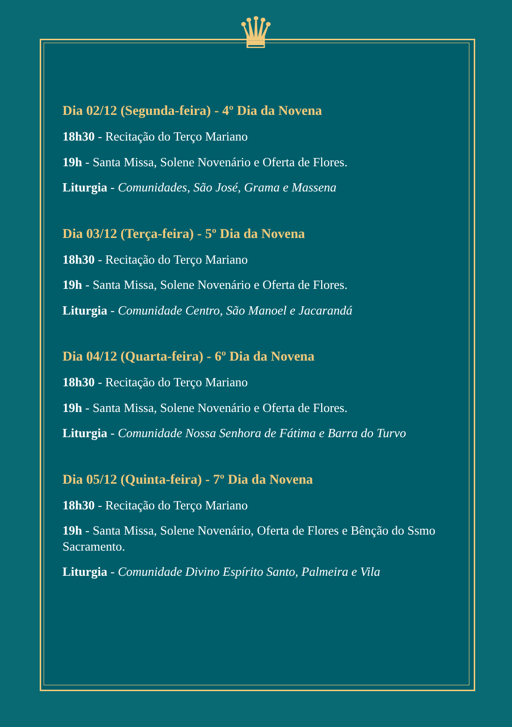♛
Dia 02/12 (Segunda-feira) - 4º Dia da Novena
18h30 - Recitação do Terço Mariano
19h - Santa Missa, Solene Novenário e Oferta de Flores.
Liturgia - Comunidades, São José, Grama e Massena
Dia 03/12 (Terça-feira) - 5º Dia da Novena
18h30 - Recitação do Terço Mariano
19h - Santa Missa, Solene Novenário e Oferta de Flores.
Liturgia - Comunidade Centro, São Manoel e Jacarandá
Dia 04/12 (Quarta-feira) - 6º Dia da Novena
18h30 - Recitação do Terço Mariano
19h - Santa Missa, Solene Novenário e Oferta de Flores.
Liturgia - Comunidade Nossa Senhora de Fátima e Barra do Turvo
Dia 05/12 (Quinta-feira) - 7º Dia da Novena
18h30 - Recitação do Terço Mariano
19h - Santa Missa, Solene Novenário, Oferta de Flores e Bênção do Ssmo Sacramento.
Liturgia - Comunidade Divino Espírito Santo, Palmeira e Vila